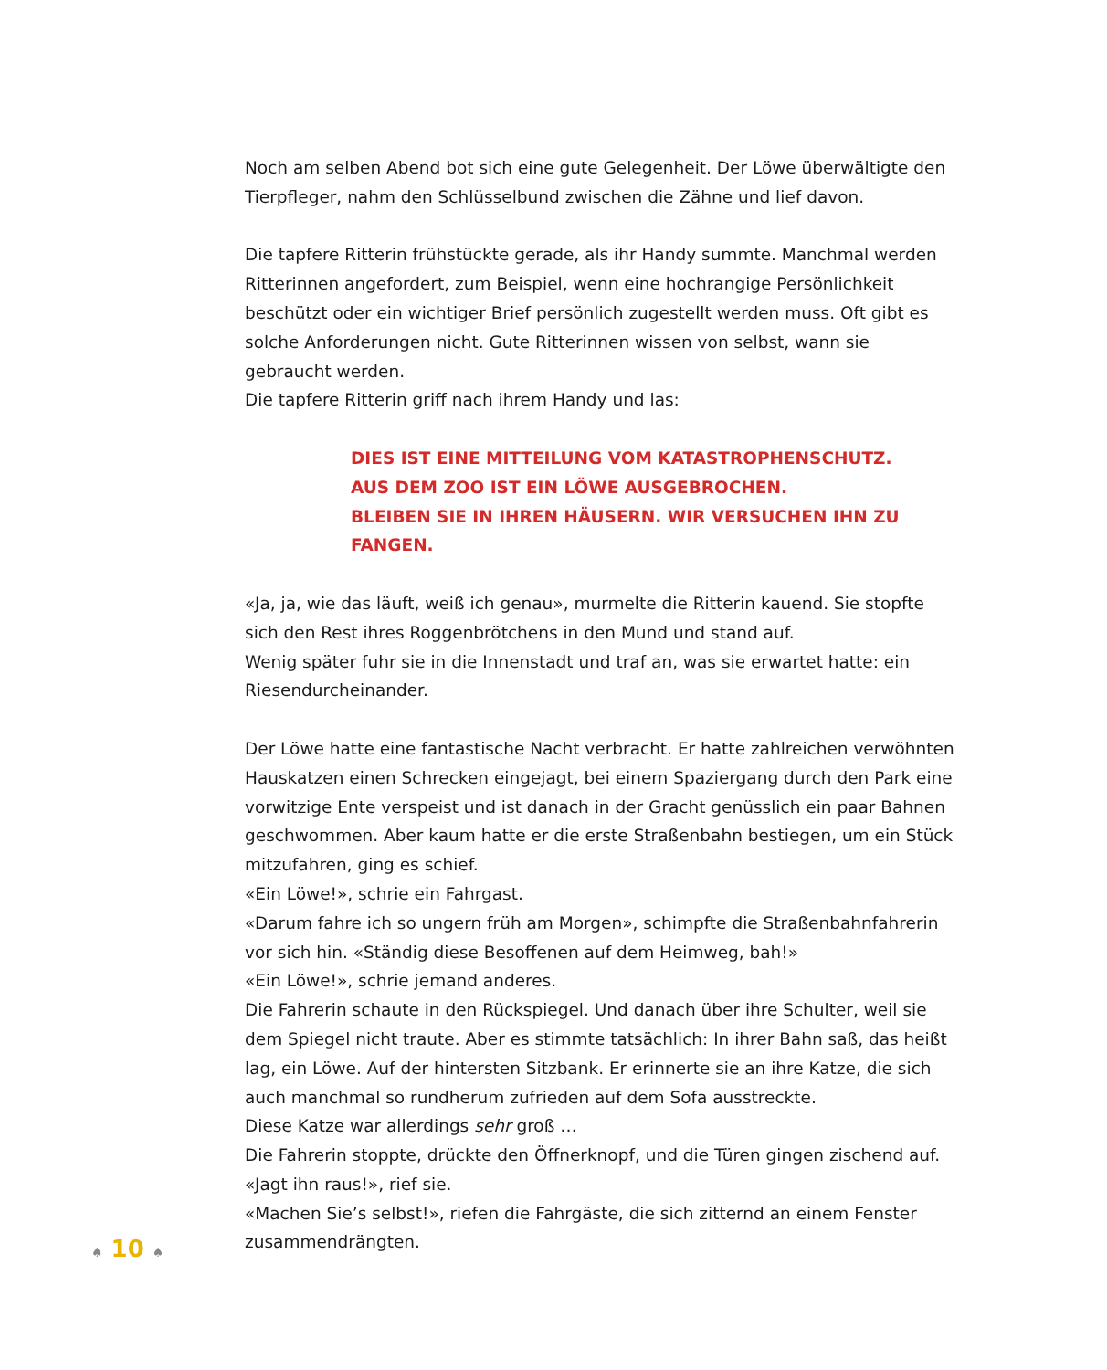Noch am selben Abend bot sich eine gute Gelegenheit. Der Löwe überwältigte den Tierpfleger, nahm den Schlüsselbund zwischen die Zähne und lief davon.
Die tapfere Ritterin frühstückte gerade, als ihr Handy summte. Manchmal werden Ritterinnen angefordert, zum Beispiel, wenn eine hochrangige Persönlichkeit beschützt oder ein wichtiger Brief persönlich zugestellt werden muss. Oft gibt es solche Anforderungen nicht. Gute Ritterinnen wissen von selbst, wann sie gebraucht werden.
Die tapfere Ritterin griff nach ihrem Handy und las:
DIES IST EINE MITTEILUNG VOM KATASTROPHENSCHUTZ.
AUS DEM ZOO IST EIN LÖWE AUSGEBROCHEN.
BLEIBEN SIE IN IHREN HÄUSERN. WIR VERSUCHEN IHN ZU FANGEN.
«Ja, ja, wie das läuft, weiß ich genau», murmelte die Ritterin kauend. Sie stopfte sich den Rest ihres Roggenbrötchens in den Mund und stand auf.
Wenig später fuhr sie in die Innenstadt und traf an, was sie erwartet hatte: ein Riesendurcheinander.
Der Löwe hatte eine fantastische Nacht verbracht. Er hatte zahlreichen verwöhnten Hauskatzen einen Schrecken eingejagt, bei einem Spaziergang durch den Park eine vorwitzige Ente verspeist und ist danach in der Gracht genüsslich ein paar Bahnen geschwommen. Aber kaum hatte er die erste Straßenbahn bestiegen, um ein Stück mitzufahren, ging es schief.
«Ein Löwe!», schrie ein Fahrgast.
«Darum fahre ich so ungern früh am Morgen», schimpfte die Straßenbahnfahrerin vor sich hin. «Ständig diese Besoffenen auf dem Heimweg, bah!»
«Ein Löwe!», schrie jemand anderes.
Die Fahrerin schaute in den Rückspiegel. Und danach über ihre Schulter, weil sie dem Spiegel nicht traute. Aber es stimmte tatsächlich: In ihrer Bahn saß, das heißt lag, ein Löwe. Auf der hintersten Sitzbank. Er erinnerte sie an ihre Katze, die sich auch manchmal so rundherum zufrieden auf dem Sofa ausstreckte.
Diese Katze war allerdings sehr groß …
Die Fahrerin stoppte, drückte den Öffnerknopf, und die Türen gingen zischend auf.
«Jagt ihn raus!», rief sie.
«Machen Sie’s selbst!», riefen die Fahrgäste, die sich zitternd an einem Fenster zusammendrängten.
♠ 10 ♠